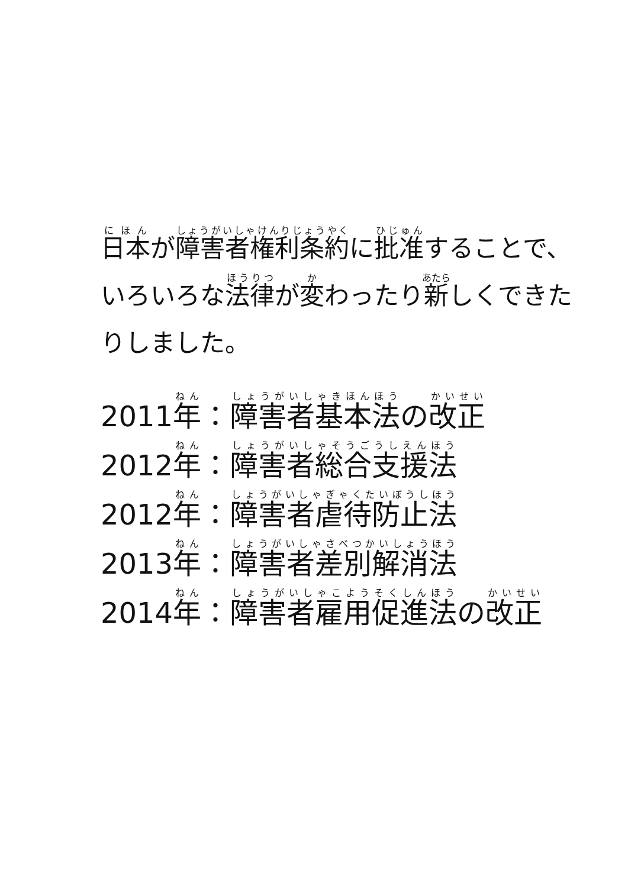日本が障害者権利条約に批准することで、いろいろな法律が変わったり新しくできたりしました。
2011年：障害者基本法の改正
2012年：障害者総合支援法
2012年：障害者虐待防止法
2013年：障害者差別解消法
2014年：障害者雇用促進法の改正